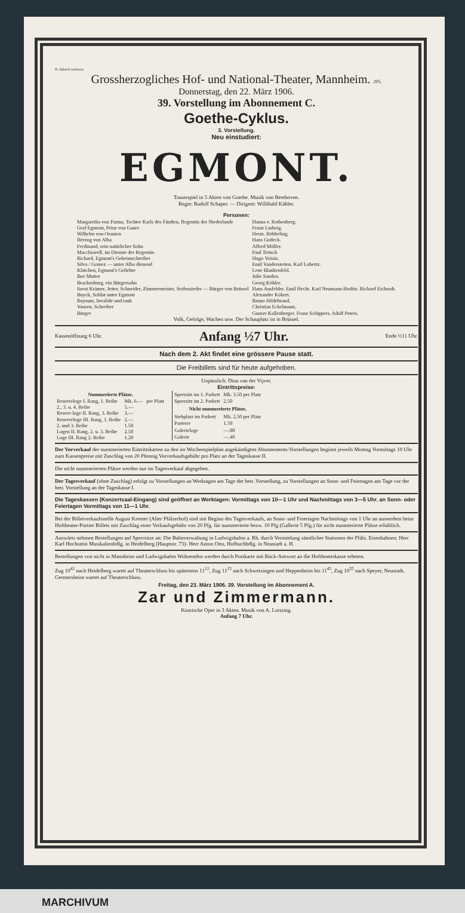N chdruck verboten
Grossherzogliches Hof- und National-Theater, Mannheim. 205.
Donnerstag, den 22. März 1906.
39. Vorstellung im Abonnement C.
Goethe-Cyklus.
3. Vorstellung.
Neu einstudiert:
EGMONT.
Trauerspiel in 5 Akten von Goethe. Musik von Beethoven.
Regie: Rudolf Schaper. — Dirigent: Willibald Kähler.
Personen:
| Margaretha von Parma, Tochter Karls des Fünften, Regentin der Niederlande | Hanna v. Rothenberg. |
| Graf Egmont, Prinz von Gaure | Franz Ludwig. |
| Wilhelm von Oranien | Herm. Röbbeling. |
| Herzog von Alba | Hans Godeck. |
| Ferdinand, sein natürlicher Sohn | Alfred Möller. |
| Macchiavell, im Dienste der Regentin | Paul Tietsch |
| Richard, Egmont's Geheimschreiber | Hugo Voisin. |
| Silva / Gomez — unter Alba dienend | Emil Vanderstetten. Karl Lobertz. |
| Klärchen, Egmont's Geliebte | Lene Blankenfeld. |
| Ihre Mutter | Julie Sanden. |
| Brackenburg, ein Bürgersohn | Georg Köhler. |
| Soest Krämer, Jetter, Schneider, Zimmermeister, Seifensieder — Bürger von Brüssel | Hans Ausfelder. Emil Hecht. Karl Neumann-Hoditz. Richard Eichrodt. |
| Buyck, Soldat unter Egmont | Alexander Kökert. |
| Ruysum, Invalide und taub | Bruno Hildebrand. |
| Vansen, Schreiber | Christian Eckelmann. |
| Bürger | Gustav Kallenberger. Franz Schippers. Adolf Peters. |
Volk, Gefolge, Wachen usw. Der Schauplatz ist in Brüssel.
Kassenöffnung 6 Uhr. Anfang ½7 Uhr. Ende ½11 Uhr.
Nach dem 2. Akt findet eine grössere Pause statt.
Die Freibillets sind für heute aufgehoben.
Unpässlich: Dina van der Vijver.
Eintrittspreise:
| Nummerierte Plätze. | | |
| --- | --- | --- |
| Reserveloge I. Rang, 1. Reihe | Mk. 6.— | per Platz |
| 2., 3. u. 4. Reihe | 5.— | |
| Reserv-loge II. Rang, 3. Reihe | 3.— | |
| Reserveloge III. Rang, 1. Reihe | 2.— | |
| 2. und 3. Reihe | 1.50 | |
| Logen II. Rang, 2. u. 3. Reihe | 2.50 | |
| Loge III. Rang 2. Reihe | 1.20 | |
| Sperrsitz im 1. Parkett | Mk. 3.50 per Platz |
| Sperrsitz im 2. Parkett | 2.50 |
| Nicht nummerierte Plätze. | |
| Stehplatz im Parkett | Mk. 2.50 per Platz |
| Parterre | 1.50 |
| Galerieloge | —.80 |
| Galerie | —.40 |
Der Vorverkauf der nummerierten Eintrittskarten zu den im Wochenspielplan angekündigten Abonnements-Vorstellungen beginnt jeweils Montag Vormittags 10 Uhr zum Kassenpreise mit Zuschlag von 20 Pfennig Vorverkaufsgebühr pro Platz an der Tageskasse II.
Die nicht nummerierten Plätze werden nur im Tagesverkauf abgegeben.
Der Tagesverkauf (ohne Zuschlag) erfolgt zu Vorstellungen an Werktagen am Tage der betr. Vorstellung, zu Vorstellungen an Sonn- und Feiertagen am Tage vor der betr. Vorstellung an der Tageskasse I.
Die Tageskassen (Konzertsaal-Eingang) sind geöffnet an Werktagen: Vormittags von 10—1 Uhr und Nachmittags von 3—5 Uhr. an Sonn- oder Feiertagen Vormittags von 11—1 Uhr.
Bei der Billetverkaufsstelle August Kremer (Alter Pfälzerhof) sind mit Beginn des Tagesverkaufs, an Sonn- und Feiertagen Nachmittags von 1 Uhr an ausserdem beim Hoftheater-Portier Billets mit Zuschlag einer Verkaufsgebühr von 20 Pfg. für nummerierte bezw. 10 Pfg (Gallerie 5 Pfg.) für nicht nummerierte Plätze erhältlich.
Auswärts nehmen Bestellungen auf Sperrsitze an: Die Bahnverwaltung in Ludwigshafen a. Rh. durch Vermittlung sämtlicher Stationen der Pfälz. Eisenbahnen; Herr Karl Hochstein Musikalienhdlg. in Heidelberg (Hauptstr. 73)- Herr Anton Otto, Hofbuchhdlg. in Neustadt a. H.
Bestellungen von nicht in Mannheim und Ludwigshafen Wohnenden werden durch Postkarte mit Rück-Antwort an die Hoftheaterkasse erbeten.
Zug 10<sup>42</sup> nach Heidelberg wartet auf Theaterschluss bis spätestens 11<sup>12</sup>, Zug 11<sup>15</sup> nach Schwetzingen und Heppenheim bis 11<sup>45</sup>, Zug 10<sup>55</sup> nach Speyer, Neustadt, Germersheim wartet auf Theaterschluss.
Freitag, den 23. März 1906. 39. Vorstellung im Abonnement A.
Zar und Zimmermann.
Komische Oper in 3 Akten. Musik von A. Lortzing.
Anfang 7 Uhr.
MARCHIVUM